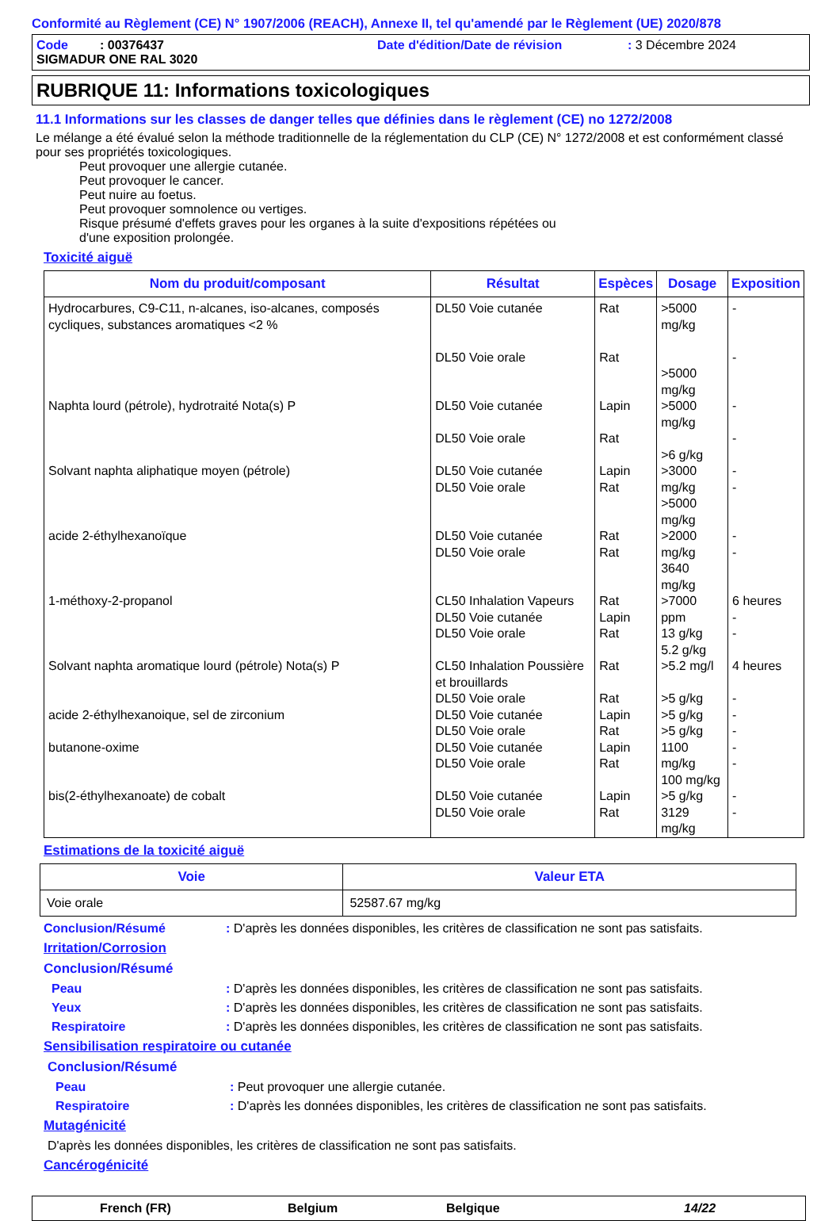Conformité au Règlement (CE) N° 1907/2006 (REACH), Annexe II, tel qu'amendé par le Règlement (UE) 2020/878
Code : 00376437 Date d'édition/Date de révision: 3 Décembre 2024
SIGMADUR ONE RAL 3020
RUBRIQUE 11: Informations toxicologiques
11.1 Informations sur les classes de danger telles que définies dans le règlement (CE) no 1272/2008
Le mélange a été évalué selon la méthode traditionnelle de la réglementation du CLP (CE) N° 1272/2008 et est conformément classé pour ses propriétés toxicologiques.
Peut provoquer une allergie cutanée.
Peut provoquer le cancer.
Peut nuire au foetus.
Peut provoquer somnolence ou vertiges.
Risque présumé d'effets graves pour les organes à la suite d'expositions répétées ou
d'une exposition prolongée.
Toxicité aiguë
| Nom du produit/composant | Résultat | Espèces | Dosage | Exposition |
| --- | --- | --- | --- | --- |
| Hydrocarbures, C9-C11, n-alcanes, iso-alcanes, composés cycliques, substances aromatiques <2 % | DL50 Voie cutanée DL50 Voie orale | Rat Rat | >5000 mg/kg >5000 mg/kg | - - |
| Naphta lourd (pétrole), hydrotraité Nota(s) P | DL50 Voie cutanée DL50 Voie orale | Lapin Rat | >5000 mg/kg >6 g/kg | - - |
| Solvant naphta aliphatique moyen (pétrole) | DL50 Voie cutanée DL50 Voie orale | Lapin Rat | >3000 mg/kg >5000 mg/kg | - - |
| acide 2-éthylhexanoïque | DL50 Voie cutanée DL50 Voie orale | Rat Rat | >2000 mg/kg 3640 mg/kg | - - |
| 1-méthoxy-2-propanol | CL50 Inhalation Vapeurs DL50 Voie cutanée DL50 Voie orale | Rat Lapin Rat | >7000 ppm 13 g/kg 5.2 g/kg | 6 heures - - |
| Solvant naphta aromatique lourd (pétrole) Nota(s) P | CL50 Inhalation Poussière et brouillards DL50 Voie orale | Rat Rat | >5.2 mg/l >5 g/kg | 4 heures - |
| acide 2-éthylhexanoique, sel de zirconium | DL50 Voie cutanée DL50 Voie orale | Lapin Rat | >5 g/kg >5 g/kg | - - |
| butanone-oxime | DL50 Voie cutanée DL50 Voie orale | Lapin Rat | 1100 mg/kg 100 mg/kg | - - |
| bis(2-éthylhexanoate) de cobalt | DL50 Voie cutanée DL50 Voie orale | Lapin Rat | >5 g/kg 3129 mg/kg | - - |
Estimations de la toxicité aiguë
| Voie | Valeur ETA |
| --- | --- |
| Voie orale | 52587.67 mg/kg |
Conclusion/Résumé: D'après les données disponibles, les critères de classification ne sont pas satisfaits.
Irritation/Corrosion
Conclusion/Résumé
Peau: D'après les données disponibles, les critères de classification ne sont pas satisfaits.
Yeux: D'après les données disponibles, les critères de classification ne sont pas satisfaits.
Respiratoire: D'après les données disponibles, les critères de classification ne sont pas satisfaits.
Sensibilisation respiratoire ou cutanée
Conclusion/Résumé
Peau: Peut provoquer une allergie cutanée.
Respiratoire: D'après les données disponibles, les critères de classification ne sont pas satisfaits.
Mutagénicité
D'après les données disponibles, les critères de classification ne sont pas satisfaits.
Cancérogénicité
French (FR) Belgium Belgique 14/22